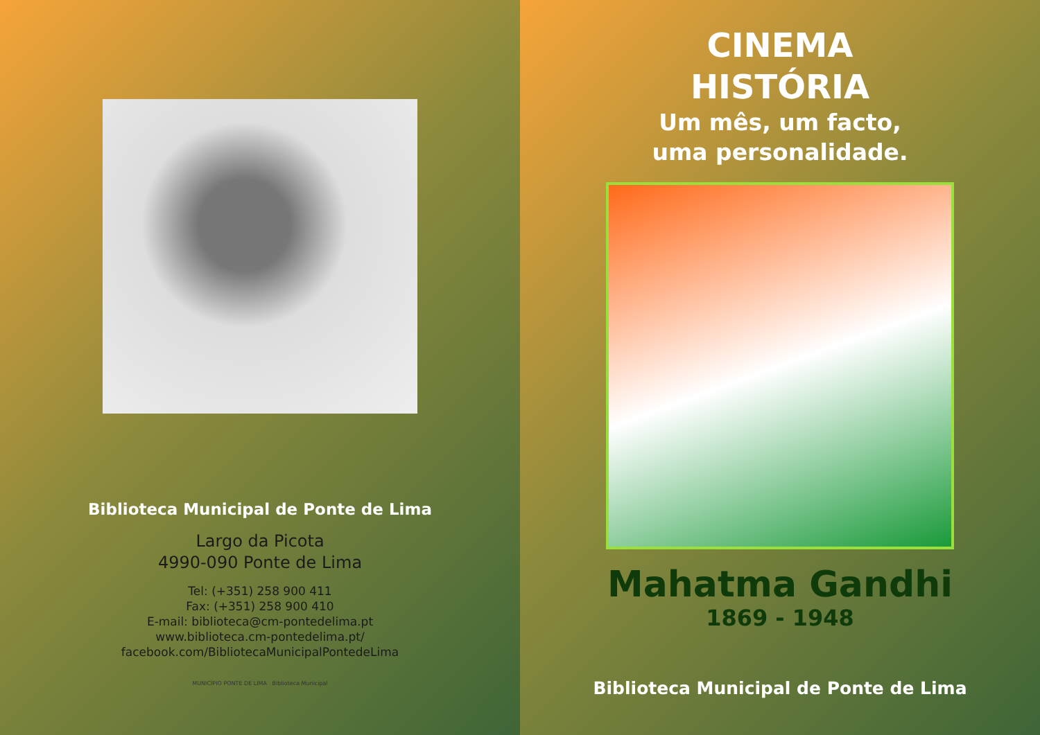Biblioteca Municipal de Ponte de Lima
Largo da Picota
4990-090 Ponte de Lima
Tel: (+351) 258 900 411
Fax: (+351) 258 900 410
E-mail: biblioteca@cm-pontedelima.pt
www.biblioteca.cm-pontedelima.pt/
facebook.com/BibliotecaMunicipalPontedeLima
MUNICÍPIO PONTE DE LIMA Biblioteca Municipal
CINEMA
HISTÓRIA
Um mês, um facto,
uma personalidade.
Mahatma Gandhi
1869 - 1948
Biblioteca Municipal de Ponte de Lima